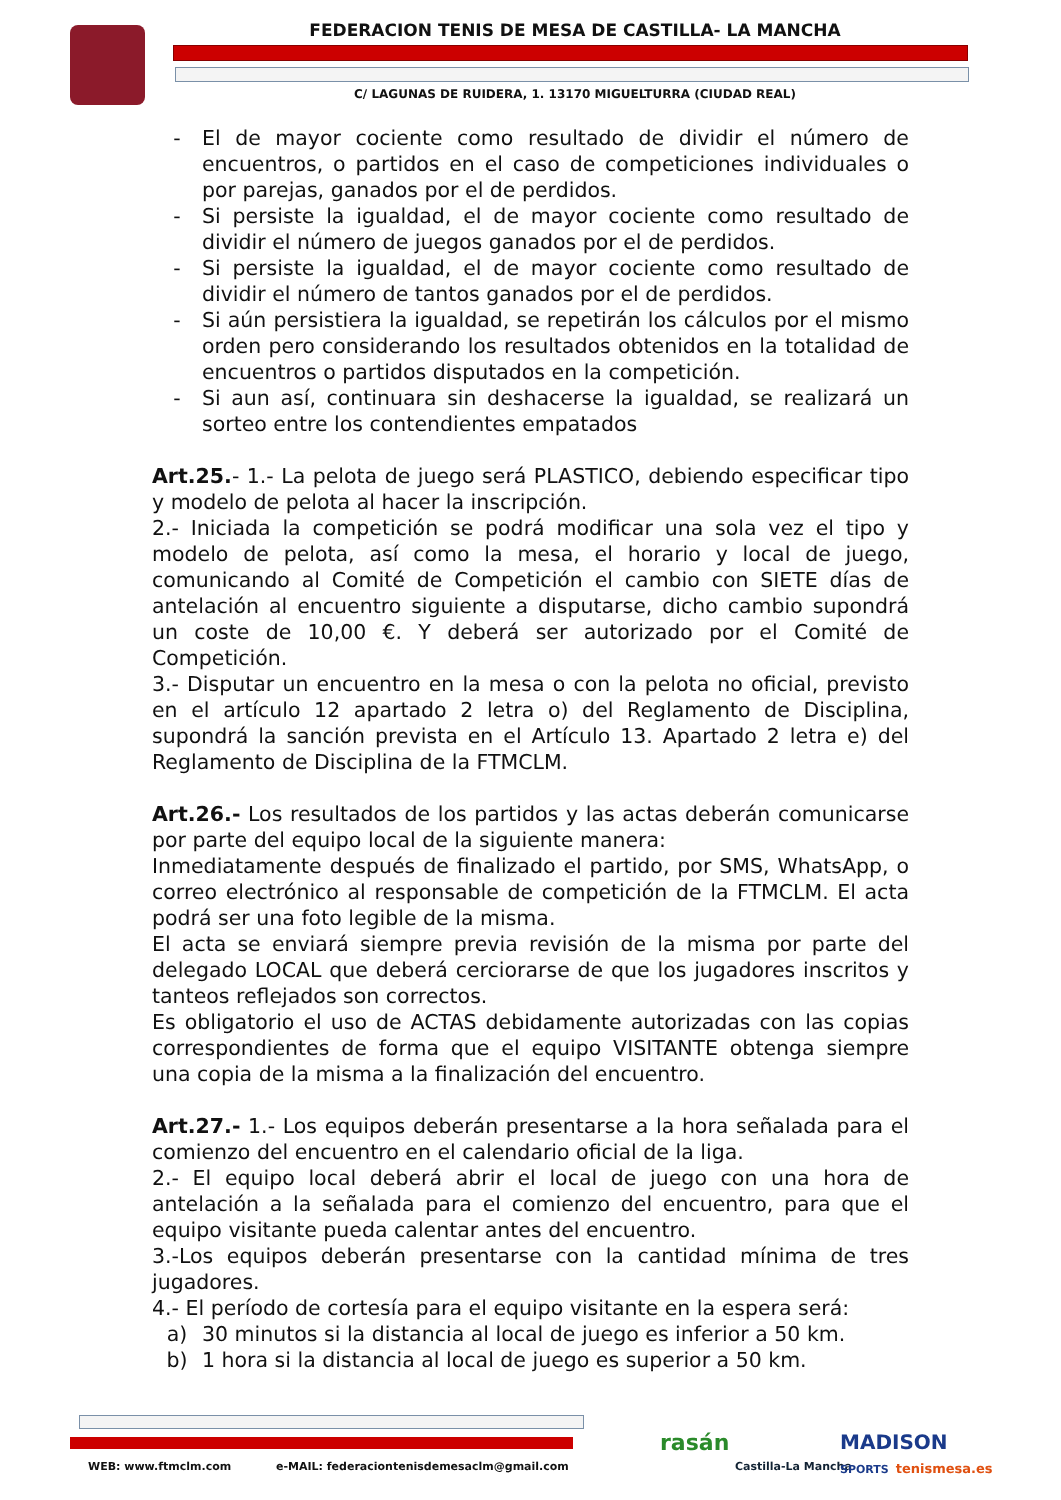FEDERACION TENIS DE MESA DE CASTILLA- LA MANCHA
C/ LAGUNAS DE RUIDERA, 1. 13170 MIGUELTURRA (CIUDAD REAL)
- El de mayor cociente como resultado de dividir el número de encuentros, o partidos en el caso de competiciones individuales o por parejas, ganados por el de perdidos.
- Si persiste la igualdad, el de mayor cociente como resultado de dividir el número de juegos ganados por el de perdidos.
- Si persiste la igualdad, el de mayor cociente como resultado de dividir el número de tantos ganados por el de perdidos.
- Si aún persistiera la igualdad, se repetirán los cálculos por el mismo orden pero considerando los resultados obtenidos en la totalidad de encuentros o partidos disputados en la competición.
- Si aun así, continuara sin deshacerse la igualdad, se realizará un sorteo entre los contendientes empatados
Art.25.- 1.- La pelota de juego será PLASTICO, debiendo especificar tipo y modelo de pelota al hacer la inscripción.
2.- Iniciada la competición se podrá modificar una sola vez el tipo y modelo de pelota, así como la mesa, el horario y local de juego, comunicando al Comité de Competición el cambio con SIETE días de antelación al encuentro siguiente a disputarse, dicho cambio supondrá un coste de 10,00 €. Y deberá ser autorizado por el Comité de Competición.
3.- Disputar un encuentro en la mesa o con la pelota no oficial, previsto en el artículo 12 apartado 2 letra o) del Reglamento de Disciplina, supondrá la sanción prevista en el Artículo 13. Apartado 2 letra e) del Reglamento de Disciplina de la FTMCLM.
Art.26.- Los resultados de los partidos y las actas deberán comunicarse por parte del equipo local de la siguiente manera:
Inmediatamente después de finalizado el partido, por SMS, WhatsApp, o correo electrónico al responsable de competición de la FTMCLM. El acta podrá ser una foto legible de la misma.
El acta se enviará siempre previa revisión de la misma por parte del delegado LOCAL que deberá cerciorarse de que los jugadores inscritos y tanteos reflejados son correctos.
Es obligatorio el uso de ACTAS debidamente autorizadas con las copias correspondientes de forma que el equipo VISITANTE obtenga siempre una copia de la misma a la finalización del encuentro.
Art.27.- 1.- Los equipos deberán presentarse a la hora señalada para el comienzo del encuentro en el calendario oficial de la liga.
2.- El equipo local deberá abrir el local de juego con una hora de antelación a la señalada para el comienzo del encuentro, para que el equipo visitante pueda calentar antes del encuentro.
3.-Los equipos deberán presentarse con la cantidad mínima de tres jugadores.
4.- El período de cortesía para el equipo visitante en la espera será:
a) 30 minutos si la distancia al local de juego es inferior a 50 km.
b) 1 hora si la distancia al local de juego es superior a 50 km.
WEB: www.ftmclm.com
e-MAIL: federaciontenisdemesaclm@gmail.com
rasán
Castilla-La Mancha
MADISON
SPORTS tenismesa.es